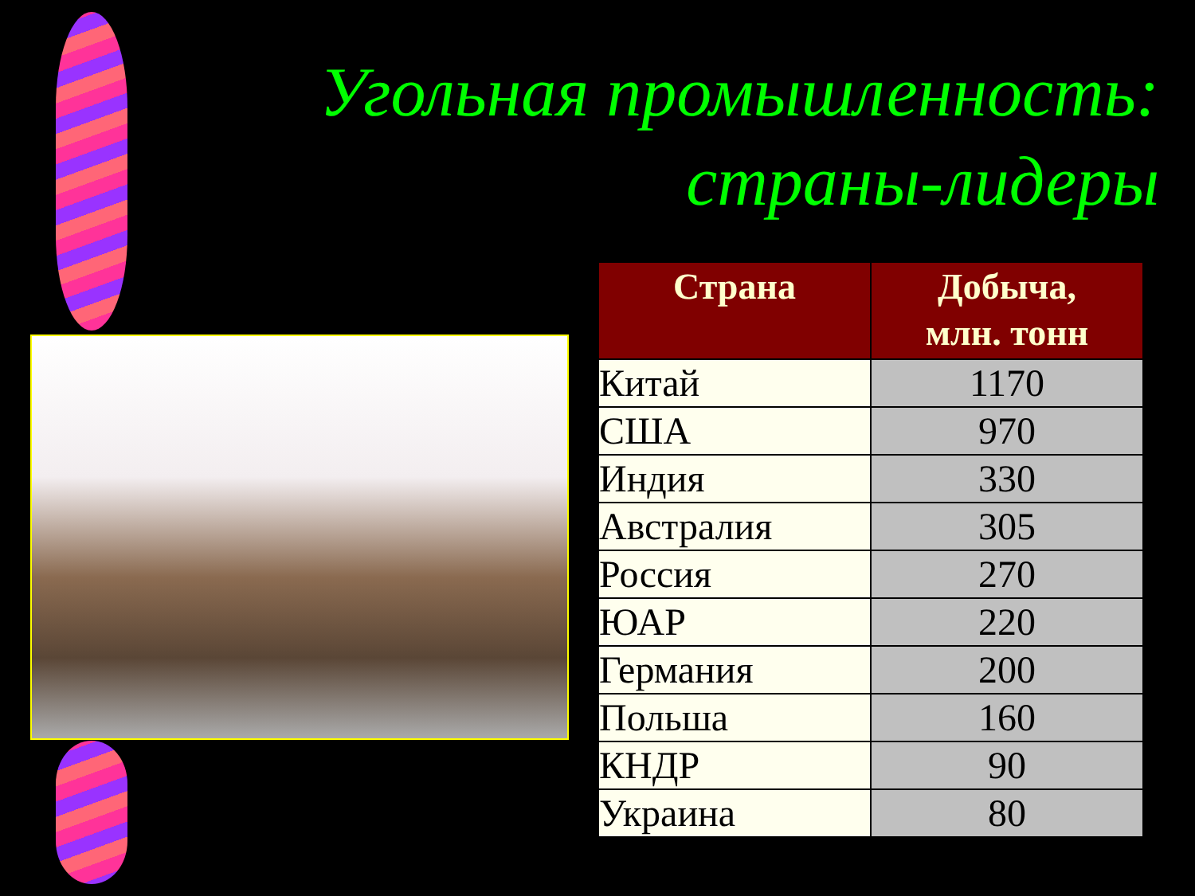Угольная промышленность:
страны-лидеры
| Страна | Добыча, млн. тонн |
| --- | --- |
| Китай | 1170 |
| США | 970 |
| Индия | 330 |
| Австралия | 305 |
| Россия | 270 |
| ЮАР | 220 |
| Германия | 200 |
| Польша | 160 |
| КНДР | 90 |
| Украина | 80 |